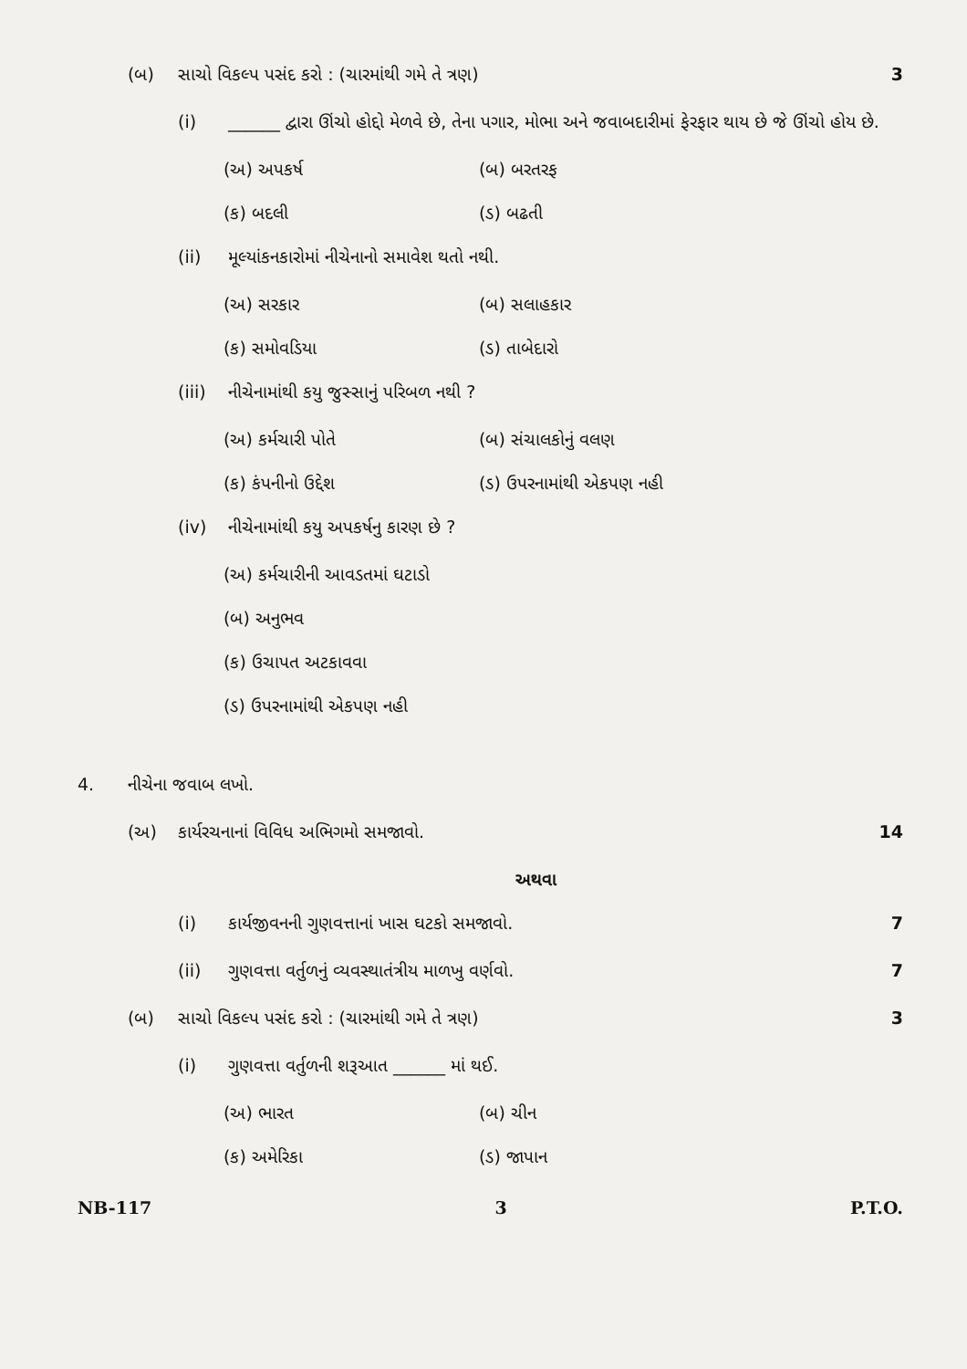(બ) સાચો વિકલ્પ પસંદ કરો : (ચારમાંથી ગમે તે ત્રણ) 3
(i) ______ દ્વારા ઊંચો હોદ્દો મેળવે છે, તેના પગાર, મોભા અને જવાબદારીમાં ફેરફાર થાય છે જે ઊંચો હોય છે.
(અ) અપકર્ષ (બ) બરતરફ (ક) બદલી (ડ) બઢતી
(ii) મૂલ્યાંકનકારોમાં નીચેનાનો સમાવેશ થતો નથી.
(અ) સરકાર (બ) સલાહકાર (ક) સમોવડિયા (ડ) તાબેદારો
(iii) નીચેનામાંથી કયુ જુસ્સાનું પરિબળ નથી ?
(અ) કર્મચારી પોતે (બ) સંચાલકોનું વલણ (ક) કંપનીનો ઉદ્દેશ (ડ) ઉપરનામાંથી એકપણ નહી
(iv) નીચેનામાંથી કયુ અપકર્ષનુ કારણ છે ?
(અ) કર્મચારીની આવડતમાં ઘટાડો
(બ) અનુભવ
(ક) ઉચાપત અટકાવવા
(ડ) ઉપરનામાંથી એકપણ નહી
4. નીચેના જવાબ લખો.
(અ) કાર્યરચનાનાં વિવિધ અભિગમો સમજાવો. 14
અથવા
(i) કાર્યજીવનની ગુણવત્તાનાં ખાસ ઘટકો સમજાવો. 7
(ii) ગુણવત્તા વર્તુળનું વ્યવસ્થાતંત્રીય માળખુ વર્ણવો. 7
(બ) સાચો વિકલ્પ પસંદ કરો : (ચારમાંથી ગમે તે ત્રણ) 3
(i) ગુણવત્તા વર્તુળની શરૂઆત ______ માં થઈ.
(અ) ભારત (બ) ચીન (ક) અમેરિકા (ડ) જાપાન
NB-117 3 P.T.O.